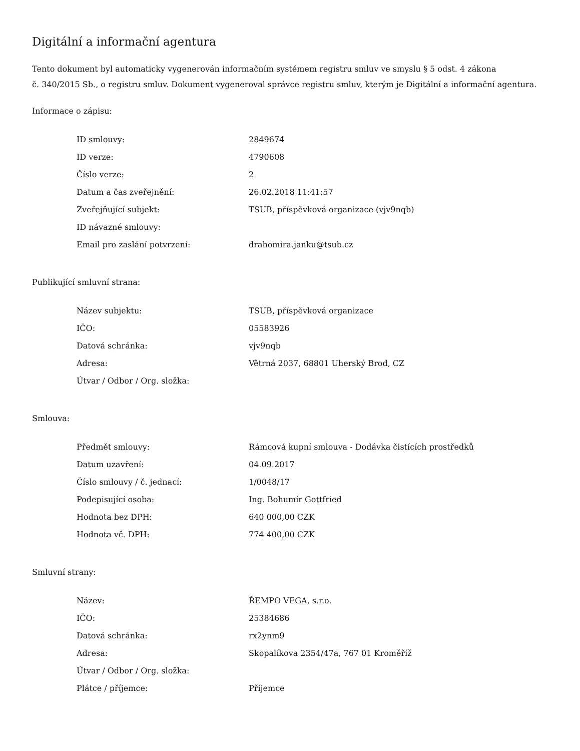Digitální a informační agentura
Tento dokument byl automaticky vygenerován informačním systémem registru smluv ve smyslu § 5 odst. 4 zákona
č. 340/2015 Sb., o registru smluv. Dokument vygeneroval správce registru smluv, kterým je Digitální a informační agentura.
Informace o zápisu:
| ID smlouvy: | 2849674 |
| ID verze: | 4790608 |
| Číslo verze: | 2 |
| Datum a čas zveřejnění: | 26.02.2018 11:41:57 |
| Zveřejňující subjekt: | TSUB, příspěvková organizace (vjv9nqb) |
| ID návazné smlouvy: | |
| Email pro zaslání potvrzení: | drahomira.janku@tsub.cz |
Publikující smluvní strana:
| Název subjektu: | TSUB, příspěvková organizace |
| IČO: | 05583926 |
| Datová schránka: | vjv9nqb |
| Adresa: | Větrná 2037, 68801 Uherský Brod, CZ |
| Útvar / Odbor / Org. složka: | |
Smlouva:
| Předmět smlouvy: | Rámcová kupní smlouva - Dodávka čistících prostředků |
| Datum uzavření: | 04.09.2017 |
| Číslo smlouvy / č. jednací: | 1/0048/17 |
| Podepisující osoba: | Ing. Bohumír Gottfried |
| Hodnota bez DPH: | 640 000,00 CZK |
| Hodnota vč. DPH: | 774 400,00 CZK |
Smluvní strany:
| Název: | ŘEMPO VEGA, s.r.o. |
| IČO: | 25384686 |
| Datová schránka: | rx2ynm9 |
| Adresa: | Skopalíkova 2354/47a, 767 01 Kroměříž |
| Útvar / Odbor / Org. složka: | |
| Plátce / příjemce: | Příjemce |